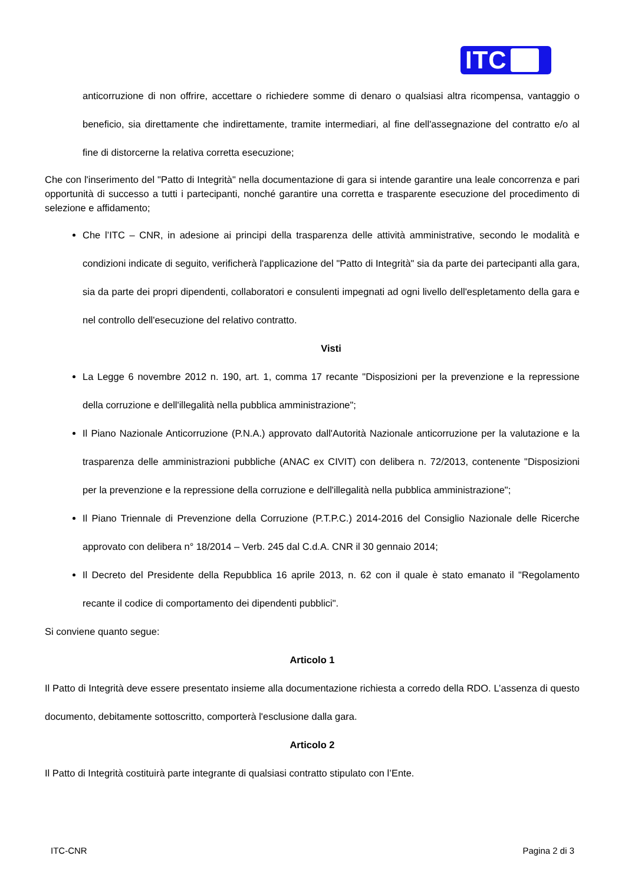ITC
anticorruzione di non offrire, accettare o richiedere somme di denaro o qualsiasi altra ricompensa, vantaggio o beneficio, sia direttamente che indirettamente, tramite intermediari, al fine dell'assegnazione del contratto e/o al fine di distorcerne la relativa corretta esecuzione;
Che con l'inserimento del "Patto di Integrità" nella documentazione di gara si intende garantire una leale concorrenza e pari opportunità di successo a tutti i partecipanti, nonché garantire una corretta e trasparente esecuzione del procedimento di selezione e affidamento;
Che l’ITC – CNR, in adesione ai principi della trasparenza delle attività amministrative, secondo le modalità e condizioni indicate di seguito, verificherà l'applicazione del "Patto di Integrità" sia da parte dei partecipanti alla gara, sia da parte dei propri dipendenti, collaboratori e consulenti impegnati ad ogni livello dell'espletamento della gara e nel controllo dell'esecuzione del relativo contratto.
Visti
La Legge 6 novembre 2012 n. 190, art. 1, comma 17 recante "Disposizioni per la prevenzione e la repressione della corruzione e dell'illegalità nella pubblica amministrazione";
Il Piano Nazionale Anticorruzione (P.N.A.) approvato dall'Autorità Nazionale anticorruzione per la valutazione e la trasparenza delle amministrazioni pubbliche (ANAC ex CIVIT) con delibera n. 72/2013, contenente "Disposizioni per la prevenzione e la repressione della corruzione e dell'illegalità nella pubblica amministrazione";
Il Piano Triennale di Prevenzione della Corruzione (P.T.P.C.) 2014-2016 del Consiglio Nazionale delle Ricerche approvato con delibera n° 18/2014 – Verb. 245 dal C.d.A. CNR il 30 gennaio 2014;
Il Decreto del Presidente della Repubblica 16 aprile 2013, n. 62 con il quale è stato emanato il "Regolamento recante il codice di comportamento dei dipendenti pubblici".
Si conviene quanto segue:
Articolo 1
Il Patto di Integrità deve essere presentato insieme alla documentazione richiesta a corredo della RDO. L’assenza di questo documento, debitamente sottoscritto, comporterà l'esclusione dalla gara.
Articolo 2
Il Patto di Integrità costituirà parte integrante di qualsiasi contratto stipulato con l’Ente.
ITC-CNR Pagina 2 di 3